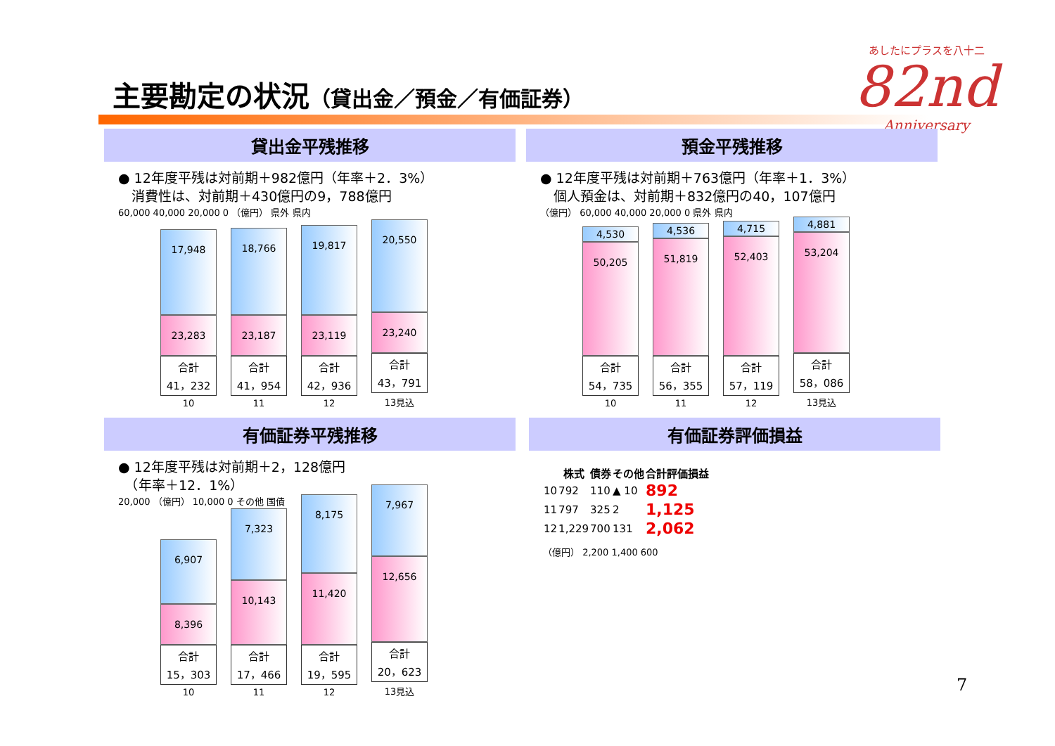主要勘定の状況（貸出金／預金／有価証券）
あしたにプラスを八十二
82nd
Anniversary
貸出金平残推移
● 12年度平残は対前期＋982億円（年率＋2．3%）
　消費性は、対前期＋430億円の9，788億円
60,000 40,000 20,000 0 （億円） 県外 県内
17,948
23,283
合計
41，232
10
18,766
23,187
合計
41，954
11
19,817
23,119
合計
42，936
12
20,550
23,240
合計
43，791
13見込
預金平残推移
● 12年度平残は対前期＋763億円（年率＋1．3%）
　個人預金は、対前期＋832億円の40，107億円
（億円） 60,000 40,000 20,000 0 県外 県内
4,530
50,205
合計
54，735
10
4,536
51,819
合計
56，355
11
4,715
52,403
合計
57，119
12
4,881
53,204
合計
58，086
13見込
有価証券平残推移
● 12年度平残は対前期＋2，128億円
　（年率＋12．1%）
20,000 （億円） 10,000 0 その他 国債
6,907
8,396
合計
15，303
10
7,323
10,143
合計
17，466
11
8,175
11,420
合計
19，595
12
7,967
12,656
合計
20，623
13見込
有価証券評価損益
| | 株式 | 債券 | その他 | 合計評価損益 |
| --- | --- | --- | --- | --- |
| 10 | 792 | 110 | ▲ 10 | 892 |
| 11 | 797 | 325 | 2 | 1,125 |
| 12 | 1,229 | 700 | 131 | 2,062 |
（億円） 2,200 1,400 600
7